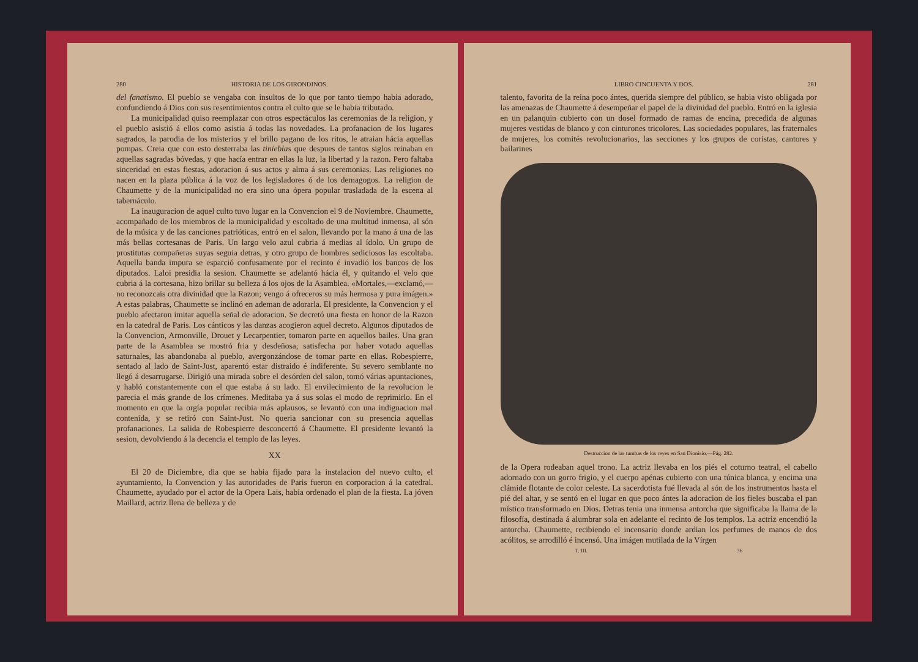280 HISTORIA DE LOS GIRONDINOS.
del fanatismo. El pueblo se vengaba con insultos de lo que por tanto tiempo habia adorado, confundiendo á Dios con sus resentimientos contra el culto que se le habia tributado.
La municipalidad quiso reemplazar con otros espectáculos las ceremonias de la religion, y el pueblo asistió á ellos como asistia á todas las novedades. La profanacion de los lugares sagrados, la parodia de los misterios y el brillo pagano de los ritos, le atraian hácia aquellas pompas. Creia que con esto desterraba las tinieblas que despues de tantos siglos reinaban en aquellas sagradas bóvedas, y que hacía entrar en ellas la luz, la libertad y la razon. Pero faltaba sinceridad en estas fiestas, adoracion á sus actos y alma á sus ceremonias. Las religiones no nacen en la plaza pública á la voz de los legisladores ó de los demagogos. La religion de Chaumette y de la municipalidad no era sino una ópera popular trasladada de la escena al tabernáculo.
La inauguracion de aquel culto tuvo lugar en la Convencion el 9 de Noviembre. Chaumette, acompañado de los miembros de la municipalidad y escoltado de una multitud inmensa, al són de la música y de las canciones patrióticas, entró en el salon, llevando por la mano á una de las más bellas cortesanas de Paris. Un largo velo azul cubria á medias al ídolo. Un grupo de prostitutas compañeras suyas seguia detras, y otro grupo de hombres sediciosos las escoltaba. Aquella banda impura se esparció confusamente por el recinto é invadió los bancos de los diputados. Laloi presidia la sesion. Chaumette se adelantó hácia él, y quitando el velo que cubria á la cortesana, hizo brillar su belleza á los ojos de la Asamblea. «Mortales,—exclamó,—no reconozcais otra divinidad que la Razon; vengo á ofreceros su más hermosa y pura imágen.» A estas palabras, Chaumette se inclinó en ademan de adorarla. El presidente, la Convencion y el pueblo afectaron imitar aquella señal de adoracion. Se decretó una fiesta en honor de la Razon en la catedral de Paris. Los cánticos y las danzas acogieron aquel decreto. Algunos diputados de la Convencion, Armonville, Drouet y Lecarpentier, tomaron parte en aquellos bailes. Una gran parte de la Asamblea se mostró fria y desdeñosa; satisfecha por haber votado aquellas saturnales, las abandonaba al pueblo, avergonzándose de tomar parte en ellas. Robespierre, sentado al lado de Saint-Just, aparentó estar distraido é indiferente. Su severo semblante no llegó á desarrugarse. Dirigió una mirada sobre el desórden del salon, tomó várias apuntaciones, y habló constantemente con el que estaba á su lado. El envilecimiento de la revolucion le parecia el más grande de los crímenes. Meditaba ya á sus solas el modo de reprimirlo. En el momento en que la orgía popular recibia más aplausos, se levantó con una indignacion mal contenida, y se retiró con Saint-Just. No queria sancionar con su presencia aquellas profanaciones. La salida de Robespierre desconcertó á Chaumette. El presidente levantó la sesion, devolviendo á la decencia el templo de las leyes.
XX
El 20 de Diciembre, dia que se habia fijado para la instalacion del nuevo culto, el ayuntamiento, la Convencion y las autoridades de Paris fueron en corporacion á la catedral. Chaumette, ayudado por el actor de la Opera Lais, habia ordenado el plan de la fiesta. La jóven Maillard, actriz llena de belleza y de
LIBRO CINCUENTA Y DOS. 281
talento, favorita de la reina poco ántes, querida siempre del público, se habia visto obligada por las amenazas de Chaumette á desempeñar el papel de la divinidad del pueblo. Entró en la iglesia en un palanquin cubierto con un dosel formado de ramas de encina, precedida de algunas mujeres vestidas de blanco y con cinturones tricolores. Las sociedades populares, las fraternales de mujeres, los comités revolucionarios, las secciones y los grupos de coristas, cantores y bailarines
Destruccion de las tumbas de los reyes en San Dionisio.—Pág. 282.
de la Opera rodeaban aquel trono. La actriz llevaba en los piés el coturno teatral, el cabello adornado con un gorro frigio, y el cuerpo apénas cubierto con una túnica blanca, y encima una clámide flotante de color celeste. La sacerdotista fué llevada al són de los instrumentos hasta el pié del altar, y se sentó en el lugar en que poco ántes la adoracion de los fieles buscaba el pan místico transformado en Dios. Detras tenia una inmensa antorcha que significaba la llama de la filosofía, destinada á alumbrar sola en adelante el recinto de los templos. La actriz encendió la antorcha. Chaumette, recibiendo el incensario donde ardian los perfumes de manos de dos acólitos, se arrodilló é incensó. Una imágen mutilada de la Vírgen
T. III. 36